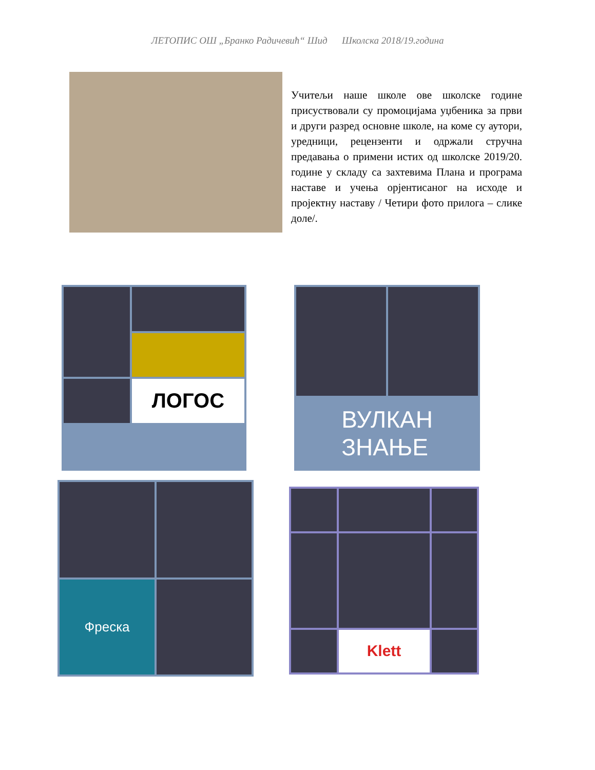ЛЕТОПИС ОШ „Бранко Радичевић“ Шид Школска 2018/19.година
Учитељи наше школе ове школске године присуствовали су промоцијама уџбеника за први и други разред основне школе, на коме су аутори, уредници, рецензенти и одржали стручна предавања о примени истих од школске 2019/20. године у складу са захтевима Плана и програма наставе и учења орјентисаног на исходе и пројектну наставу / Четири фото прилога – слике доле/.
ЛОГОС
ВУЛКАН
ЗНАЊЕ
Фреска
Klett